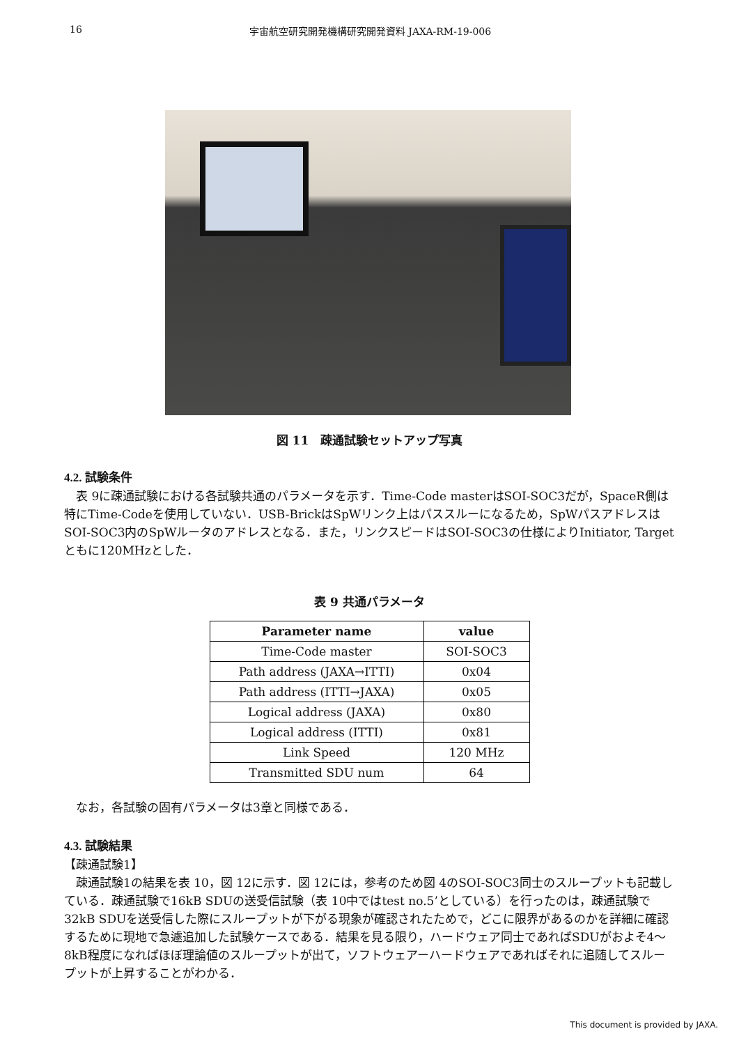16 宇宙航空研究開発機構研究開発資料 JAXA-RM-19-006
図 11　疎通試験セットアップ写真
4.2. 試験条件
　表 9に疎通試験における各試験共通のパラメータを示す．Time-Code masterはSOI-SOC3だが，SpaceR側は特にTime-Codeを使用していない．USB-BrickはSpWリンク上はパススルーになるため，SpWパスアドレスはSOI-SOC3内のSpWルータのアドレスとなる．また，リンクスピードはSOI-SOC3の仕様によりInitiator, Targetともに120MHzとした．
表 9 共通パラメータ
| Parameter name | value |
| --- | --- |
| Time-Code master | SOI-SOC3 |
| Path address (JAXA→ITTI) | 0x04 |
| Path address (ITTI→JAXA) | 0x05 |
| Logical address (JAXA) | 0x80 |
| Logical address (ITTI) | 0x81 |
| Link Speed | 120 MHz |
| Transmitted SDU num | 64 |
　なお，各試験の固有パラメータは3章と同様である．
4.3. 試験結果
【疎通試験1】
　疎通試験1の結果を表 10，図 12に示す．図 12には，参考のため図 4のSOI-SOC3同士のスループットも記載している．疎通試験で16kB SDUの送受信試験（表 10中ではtest no.5’としている）を行ったのは，疎通試験で32kB SDUを送受信した際にスループットが下がる現象が確認されたためで，どこに限界があるのかを詳細に確認するために現地で急遽追加した試験ケースである．結果を見る限り，ハードウェア同士であればSDUがおよそ4～8kB程度になればほぼ理論値のスループットが出て，ソフトウェアーハードウェアであればそれに追随してスループットが上昇することがわかる．
This document is provided by JAXA.